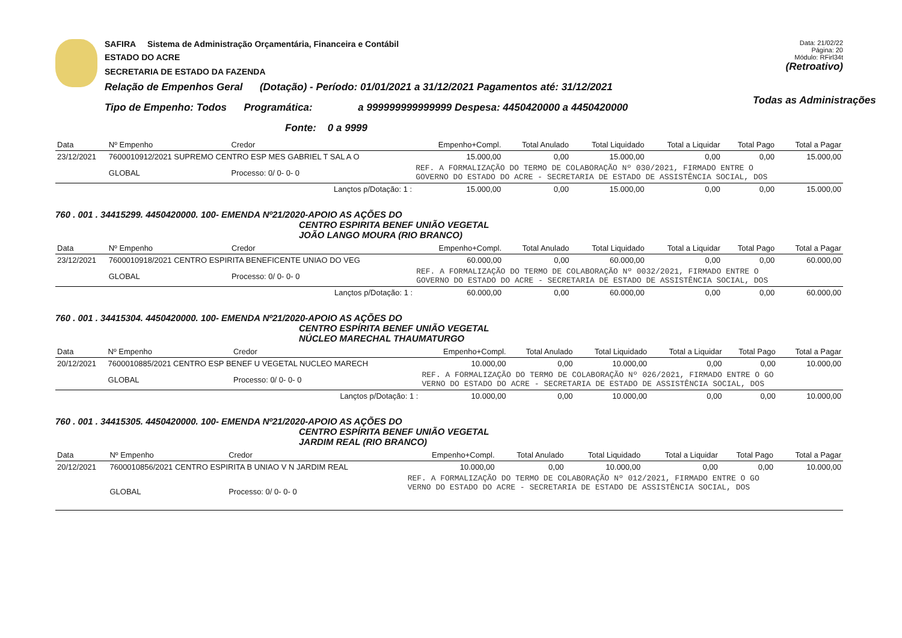SAFIRA Sistema de Administração Orçamentária, Financeira e Contábil
ESTADO DO ACRE
SECRETARIA DE ESTADO DA FAZENDA
Relação de Empenhos Geral (Dotação) - Período: 01/01/2021 a 31/12/2021 Pagamentos até: 31/12/2021
Tipo de Empenho: Todos Programática: a 999999999999999 Despesa: 4450420000 a 4450420000
Fonte: 0 a 9999
Data: 21/02/22
Página: 20
Módulo: RFirl34t
(Retroativo)
Todas as Administrações
| Data | Nº Empenho | Credor | Empenho+Compl. | Total Anulado | Total Liquidado | Total a Liquidar | Total Pago | Total a Pagar |
| --- | --- | --- | --- | --- | --- | --- | --- | --- |
| 23/12/2021 | 7600010912/2021 SUPREMO CENTRO ESP MES GABRIEL T SAL A O | | 15.000,00 | 0,00 | 15.000,00 | 0,00 | 0,00 | 15.000,00 |
| | GLOBAL | Processo: 0/ 0- 0- 0 | REF. A FORMALIZAÇÃO DO TERMO DE COLABORAÇÃO Nº 030/2021, FIRMADO ENTRE O GOVERNO DO ESTADO DO ACRE - SECRETARIA DE ESTADO DE ASSISTÊNCIA SOCIAL, DOS | | | | | |
| Lançtos p/Dotação: 1 : | | | 15.000,00 | 0,00 | 15.000,00 | 0,00 | 0,00 | 15.000,00 |
760 . 001 . 34415299. 4450420000. 100- EMENDA Nº21/2020-APOIO AS AÇÕES DO
CENTRO ESPIRITA BENEF UNIÃO VEGETAL
JOÃO LANGO MOURA (RIO BRANCO)
| Data | Nº Empenho | Credor | Empenho+Compl. | Total Anulado | Total Liquidado | Total a Liquidar | Total Pago | Total a Pagar |
| --- | --- | --- | --- | --- | --- | --- | --- | --- |
| 23/12/2021 | 7600010918/2021 CENTRO ESPIRITA BENEFICENTE UNIAO DO VEG | | 60.000,00 | 0,00 | 60.000,00 | 0,00 | 0,00 | 60.000,00 |
| | GLOBAL | Processo: 0/ 0- 0- 0 | REF. A FORMALIZAÇÃO DO TERMO DE COLABORAÇÃO Nº 0032/2021, FIRMADO ENTRE O GOVERNO DO ESTADO DO ACRE - SECRETARIA DE ESTADO DE ASSISTÊNCIA SOCIAL, DOS | | | | | |
| Lançtos p/Dotação: 1 : | | | 60.000,00 | 0,00 | 60.000,00 | 0,00 | 0,00 | 60.000,00 |
760 . 001 . 34415304. 4450420000. 100- EMENDA Nº21/2020-APOIO AS AÇÕES DO
CENTRO ESPÍRITA BENEF UNIÃO VEGETAL
NÚCLEO MARECHAL THAUMATURGO
| Data | Nº Empenho | Credor | Empenho+Compl. | Total Anulado | Total Liquidado | Total a Liquidar | Total Pago | Total a Pagar |
| --- | --- | --- | --- | --- | --- | --- | --- | --- |
| 20/12/2021 | 7600010885/2021 CENTRO ESP BENEF U VEGETAL NUCLEO MARECH | | 10.000,00 | 0,00 | 10.000,00 | 0,00 | 0,00 | 10.000,00 |
| | GLOBAL | Processo: 0/ 0- 0- 0 | REF. A FORMALIZAÇÃO DO TERMO DE COLABORAÇÃO Nº 026/2021, FIRMADO ENTRE O GO VERNO DO ESTADO DO ACRE - SECRETARIA DE ESTADO DE ASSISTÊNCIA SOCIAL, DOS | | | | | |
| Lançtos p/Dotação: 1 : | | | 10.000,00 | 0,00 | 10.000,00 | 0,00 | 0,00 | 10.000,00 |
760 . 001 . 34415305. 4450420000. 100- EMENDA Nº21/2020-APOIO AS AÇÕES DO
CENTRO ESPÍRITA BENEF UNIÃO VEGETAL
JARDIM REAL (RIO BRANCO)
| Data | Nº Empenho | Credor | Empenho+Compl. | Total Anulado | Total Liquidado | Total a Liquidar | Total Pago | Total a Pagar |
| --- | --- | --- | --- | --- | --- | --- | --- | --- |
| 20/12/2021 | 7600010856/2021 CENTRO ESPIRITA B UNIAO V N JARDIM REAL | | 10.000,00 | 0,00 | 10.000,00 | 0,00 | 0,00 | 10.000,00 |
| | GLOBAL | Processo: 0/ 0- 0- 0 | REF. A FORMALIZAÇÃO DO TERMO DE COLABORAÇÃO Nº 012/2021, FIRMADO ENTRE O GO VERNO DO ESTADO DO ACRE - SECRETARIA DE ESTADO DE ASSISTÊNCIA SOCIAL, DOS | | | | | |